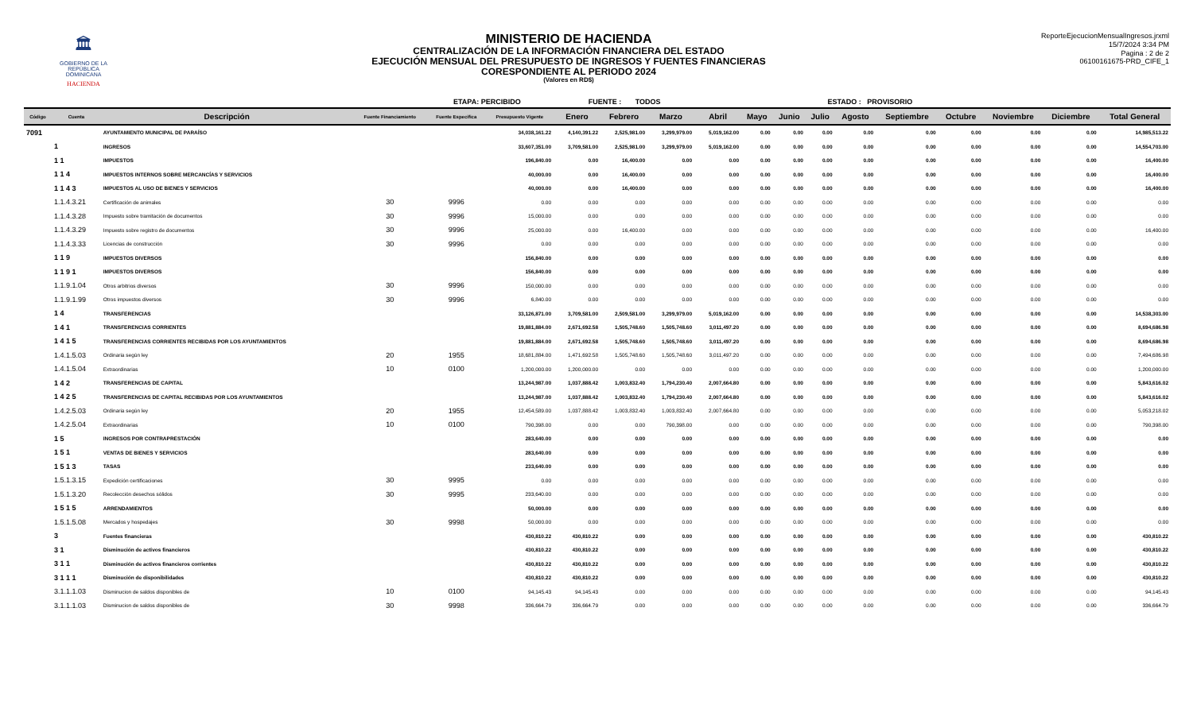🏛
GOBIERNO DE LA
REPÚBLICA
DOMINICANA
HACIENDA
MINISTERIO DE HACIENDA
CENTRALIZACIÓN DE LA INFORMACIÓN FINANCIERA DEL ESTADO
EJECUCIÓN MENSUAL DEL PRESUPUESTO DE INGRESOS Y FUENTES FINANCIERAS
CORESPONDIENTE AL PERIODO 2024
(Valores en RD$)
ReporteEjecucionMensualIngresos.jrxml
15/7/2024 3:34 PM
Pagina : 2 de 2
06100161675-PRD_CIFE_1
ETAPA: PERCIBIDO FUENTE : TODOS ESTADO : PROVISORIO
| Código | Cuenta | Descripción | Fuente Financiamiento | Fuente Especifica | Presupuesto Vigente | Enero | Febrero | Marzo | Abril | Mayo | Junio | Julio | Agosto | Septiembre | Octubre | Noviembre | Diciembre | Total General |
| --- | --- | --- | --- | --- | --- | --- | --- | --- | --- | --- | --- | --- | --- | --- | --- | --- | --- | --- |
| 7091 | | AYUNTAMIENTO MUNICIPAL DE PARAÍSO | | | 34,038,161.22 | 4,140,391.22 | 2,525,981.00 | 3,299,979.00 | 5,019,162.00 | 0.00 | 0.00 | 0.00 | 0.00 | 0.00 | 0.00 | 0.00 | 0.00 | 14,985,513.22 |
| | 1 | INGRESOS | | | 33,607,351.00 | 3,709,581.00 | 2,525,981.00 | 3,299,979.00 | 5,019,162.00 | 0.00 | 0.00 | 0.00 | 0.00 | 0.00 | 0.00 | 0.00 | 0.00 | 14,554,703.00 |
| | 1 1 | IMPUESTOS | | | 196,840.00 | 0.00 | 16,400.00 | 0.00 | 0.00 | 0.00 | 0.00 | 0.00 | 0.00 | 0.00 | 0.00 | 0.00 | 0.00 | 16,400.00 |
| | 1 1 4 | IMPUESTOS INTERNOS SOBRE MERCANCÍAS Y SERVICIOS | | | 40,000.00 | 0.00 | 16,400.00 | 0.00 | 0.00 | 0.00 | 0.00 | 0.00 | 0.00 | 0.00 | 0.00 | 0.00 | 0.00 | 16,400.00 |
| | 1 1 4 3 | IMPUESTOS AL USO DE BIENES Y SERVICIOS | | | 40,000.00 | 0.00 | 16,400.00 | 0.00 | 0.00 | 0.00 | 0.00 | 0.00 | 0.00 | 0.00 | 0.00 | 0.00 | 0.00 | 16,400.00 |
| | 1.1.4.3.21 | Certificación de animales | 30 | 9996 | 0.00 | 0.00 | 0.00 | 0.00 | 0.00 | 0.00 | 0.00 | 0.00 | 0.00 | 0.00 | 0.00 | 0.00 | 0.00 | 0.00 |
| | 1.1.4.3.28 | Impuesto sobre tramitación de documentos | 30 | 9996 | 15,000.00 | 0.00 | 0.00 | 0.00 | 0.00 | 0.00 | 0.00 | 0.00 | 0.00 | 0.00 | 0.00 | 0.00 | 0.00 | 0.00 |
| | 1.1.4.3.29 | Impuesto sobre registro de documentos | 30 | 9996 | 25,000.00 | 0.00 | 16,400.00 | 0.00 | 0.00 | 0.00 | 0.00 | 0.00 | 0.00 | 0.00 | 0.00 | 0.00 | 0.00 | 16,400.00 |
| | 1.1.4.3.33 | Licencias de construcción | 30 | 9996 | 0.00 | 0.00 | 0.00 | 0.00 | 0.00 | 0.00 | 0.00 | 0.00 | 0.00 | 0.00 | 0.00 | 0.00 | 0.00 | 0.00 |
| | 1 1 9 | IMPUESTOS DIVERSOS | | | 156,840.00 | 0.00 | 0.00 | 0.00 | 0.00 | 0.00 | 0.00 | 0.00 | 0.00 | 0.00 | 0.00 | 0.00 | 0.00 | 0.00 |
| | 1 1 9 1 | IMPUESTOS DIVERSOS | | | 156,840.00 | 0.00 | 0.00 | 0.00 | 0.00 | 0.00 | 0.00 | 0.00 | 0.00 | 0.00 | 0.00 | 0.00 | 0.00 | 0.00 |
| | 1.1.9.1.04 | Otros arbitrios diversos | 30 | 9996 | 150,000.00 | 0.00 | 0.00 | 0.00 | 0.00 | 0.00 | 0.00 | 0.00 | 0.00 | 0.00 | 0.00 | 0.00 | 0.00 | 0.00 |
| | 1.1.9.1.99 | Otros impuestos diversos | 30 | 9996 | 6,840.00 | 0.00 | 0.00 | 0.00 | 0.00 | 0.00 | 0.00 | 0.00 | 0.00 | 0.00 | 0.00 | 0.00 | 0.00 | 0.00 |
| | 1 4 | TRANSFERENCIAS | | | 33,126,871.00 | 3,709,581.00 | 2,509,581.00 | 3,299,979.00 | 5,019,162.00 | 0.00 | 0.00 | 0.00 | 0.00 | 0.00 | 0.00 | 0.00 | 0.00 | 14,538,303.00 |
| | 1 4 1 | TRANSFERENCIAS CORRIENTES | | | 19,881,884.00 | 2,671,692.58 | 1,505,748.60 | 1,505,748.60 | 3,011,497.20 | 0.00 | 0.00 | 0.00 | 0.00 | 0.00 | 0.00 | 0.00 | 0.00 | 8,694,686.98 |
| | 1 4 1 5 | TRANSFERENCIAS CORRIENTES RECIBIDAS POR LOS AYUNTAMIENTOS | | | 19,881,884.00 | 2,671,692.58 | 1,505,748.60 | 1,505,748.60 | 3,011,497.20 | 0.00 | 0.00 | 0.00 | 0.00 | 0.00 | 0.00 | 0.00 | 0.00 | 8,694,686.98 |
| | 1.4.1.5.03 | Ordinaria según ley | 20 | 1955 | 18,681,884.00 | 1,471,692.58 | 1,505,748.60 | 1,505,748.60 | 3,011,497.20 | 0.00 | 0.00 | 0.00 | 0.00 | 0.00 | 0.00 | 0.00 | 0.00 | 7,494,686.98 |
| | 1.4.1.5.04 | Extraordinarias | 10 | 0100 | 1,200,000.00 | 1,200,000.00 | 0.00 | 0.00 | 0.00 | 0.00 | 0.00 | 0.00 | 0.00 | 0.00 | 0.00 | 0.00 | 0.00 | 1,200,000.00 |
| | 1 4 2 | TRANSFERENCIAS DE CAPITAL | | | 13,244,987.00 | 1,037,888.42 | 1,003,832.40 | 1,794,230.40 | 2,007,664.80 | 0.00 | 0.00 | 0.00 | 0.00 | 0.00 | 0.00 | 0.00 | 0.00 | 5,843,616.02 |
| | 1 4 2 5 | TRANSFERENCIAS DE CAPITAL RECIBIDAS POR LOS AYUNTAMIENTOS | | | 13,244,987.00 | 1,037,888.42 | 1,003,832.40 | 1,794,230.40 | 2,007,664.80 | 0.00 | 0.00 | 0.00 | 0.00 | 0.00 | 0.00 | 0.00 | 0.00 | 5,843,616.02 |
| | 1.4.2.5.03 | Ordinaria según ley | 20 | 1955 | 12,454,589.00 | 1,037,888.42 | 1,003,832.40 | 1,003,832.40 | 2,007,664.80 | 0.00 | 0.00 | 0.00 | 0.00 | 0.00 | 0.00 | 0.00 | 0.00 | 5,053,218.02 |
| | 1.4.2.5.04 | Extraordinarias | 10 | 0100 | 790,398.00 | 0.00 | 0.00 | 790,398.00 | 0.00 | 0.00 | 0.00 | 0.00 | 0.00 | 0.00 | 0.00 | 0.00 | 0.00 | 790,398.00 |
| | 1 5 | INGRESOS POR CONTRAPRESTACIÓN | | | 283,640.00 | 0.00 | 0.00 | 0.00 | 0.00 | 0.00 | 0.00 | 0.00 | 0.00 | 0.00 | 0.00 | 0.00 | 0.00 | 0.00 |
| | 1 5 1 | VENTAS DE BIENES Y SERVICIOS | | | 283,640.00 | 0.00 | 0.00 | 0.00 | 0.00 | 0.00 | 0.00 | 0.00 | 0.00 | 0.00 | 0.00 | 0.00 | 0.00 | 0.00 |
| | 1 5 1 3 | TASAS | | | 233,640.00 | 0.00 | 0.00 | 0.00 | 0.00 | 0.00 | 0.00 | 0.00 | 0.00 | 0.00 | 0.00 | 0.00 | 0.00 | 0.00 |
| | 1.5.1.3.15 | Expedición certificaciones | 30 | 9995 | 0.00 | 0.00 | 0.00 | 0.00 | 0.00 | 0.00 | 0.00 | 0.00 | 0.00 | 0.00 | 0.00 | 0.00 | 0.00 | 0.00 |
| | 1.5.1.3.20 | Recolección desechos sólidos | 30 | 9995 | 233,640.00 | 0.00 | 0.00 | 0.00 | 0.00 | 0.00 | 0.00 | 0.00 | 0.00 | 0.00 | 0.00 | 0.00 | 0.00 | 0.00 |
| | 1 5 1 5 | ARRENDAMIENTOS | | | 50,000.00 | 0.00 | 0.00 | 0.00 | 0.00 | 0.00 | 0.00 | 0.00 | 0.00 | 0.00 | 0.00 | 0.00 | 0.00 | 0.00 |
| | 1.5.1.5.08 | Mercados y hospedajes | 30 | 9998 | 50,000.00 | 0.00 | 0.00 | 0.00 | 0.00 | 0.00 | 0.00 | 0.00 | 0.00 | 0.00 | 0.00 | 0.00 | 0.00 | 0.00 |
| | 3 | Fuentes financieras | | | 430,810.22 | 430,810.22 | 0.00 | 0.00 | 0.00 | 0.00 | 0.00 | 0.00 | 0.00 | 0.00 | 0.00 | 0.00 | 0.00 | 430,810.22 |
| | 3 1 | Disminución de activos financieros | | | 430,810.22 | 430,810.22 | 0.00 | 0.00 | 0.00 | 0.00 | 0.00 | 0.00 | 0.00 | 0.00 | 0.00 | 0.00 | 0.00 | 430,810.22 |
| | 3 1 1 | Disminución de activos financieros corrientes | | | 430,810.22 | 430,810.22 | 0.00 | 0.00 | 0.00 | 0.00 | 0.00 | 0.00 | 0.00 | 0.00 | 0.00 | 0.00 | 0.00 | 430,810.22 |
| | 3 1 1 1 | Disminución de disponibilidades | | | 430,810.22 | 430,810.22 | 0.00 | 0.00 | 0.00 | 0.00 | 0.00 | 0.00 | 0.00 | 0.00 | 0.00 | 0.00 | 0.00 | 430,810.22 |
| | 3.1.1.1.03 | Disminucion de saldos disponibles de | 10 | 0100 | 94,145.43 | 94,145.43 | 0.00 | 0.00 | 0.00 | 0.00 | 0.00 | 0.00 | 0.00 | 0.00 | 0.00 | 0.00 | 0.00 | 94,145.43 |
| | 3.1.1.1.03 | Disminucion de saldos disponibles de | 30 | 9998 | 336,664.79 | 336,664.79 | 0.00 | 0.00 | 0.00 | 0.00 | 0.00 | 0.00 | 0.00 | 0.00 | 0.00 | 0.00 | 0.00 | 336,664.79 |